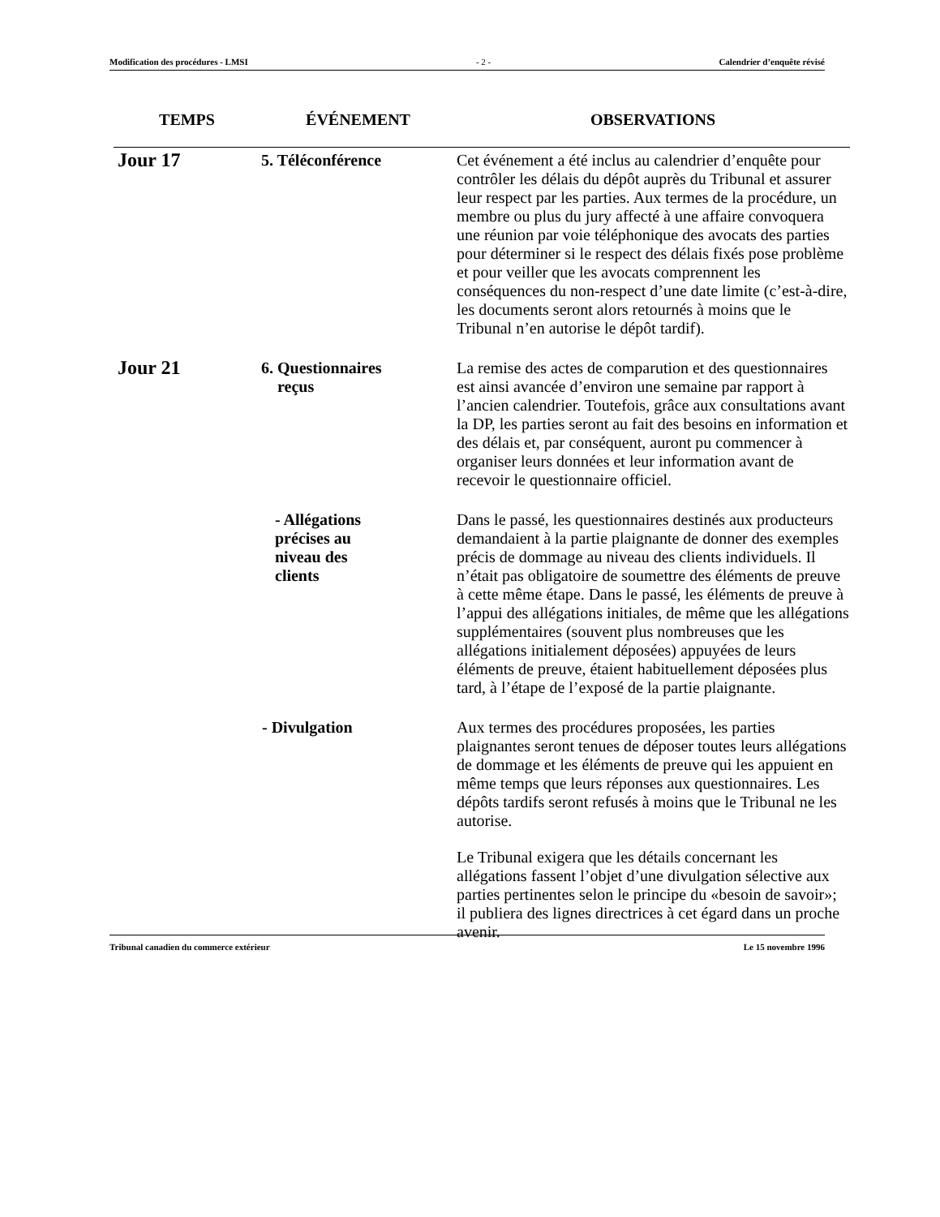Modification des procédures - LMSI - 2 - Calendrier d’enquête révisé
| TEMPS | ÉVÉNEMENT | OBSERVATIONS |
| --- | --- | --- |
| Jour 17 | 5. Téléconférence | Cet événement a été inclus au calendrier d’enquête pour contrôler les délais du dépôt auprès du Tribunal et assurer leur respect par les parties. Aux termes de la procédure, un membre ou plus du jury affecté à une affaire convoquera une réunion par voie téléphonique des avocats des parties pour déterminer si le respect des délais fixés pose problème et pour veiller que les avocats comprennent les conséquences du non-respect d’une date limite (c’est-à-dire, les documents seront alors retournés à moins que le Tribunal n’en autorise le dépôt tardif). |
| Jour 21 | 6. Questionnaires reçus | La remise des actes de comparution et des questionnaires est ainsi avancée d’environ une semaine par rapport à l’ancien calendrier. Toutefois, grâce aux consultations avant la DP, les parties seront au fait des besoins en information et des délais et, par conséquent, auront pu commencer à organiser leurs données et leur information avant de recevoir le questionnaire officiel. |
| | - Allégations précises au niveau des clients | Dans le passé, les questionnaires destinés aux producteurs demandaient à la partie plaignante de donner des exemples précis de dommage au niveau des clients individuels. Il n’était pas obligatoire de soumettre des éléments de preuve à cette même étape. Dans le passé, les éléments de preuve à l’appui des allégations initiales, de même que les allégations supplémentaires (souvent plus nombreuses que les allégations initialement déposées) appuyées de leurs éléments de preuve, étaient habituellement déposées plus tard, à l’étape de l’exposé de la partie plaignante. |
| | - Divulgation | Aux termes des procédures proposées, les parties plaignantes seront tenues de déposer toutes leurs allégations de dommage et les éléments de preuve qui les appuient en même temps que leurs réponses aux questionnaires. Les dépôts tardifs seront refusés à moins que le Tribunal ne les autorise. Le Tribunal exigera que les détails concernant les allégations fassent l’objet d’une divulgation sélective aux parties pertinentes selon le principe du «besoin de savoir»; il publiera des lignes directrices à cet égard dans un proche avenir. |
Tribunal canadien du commerce extérieur Le 15 novembre 1996